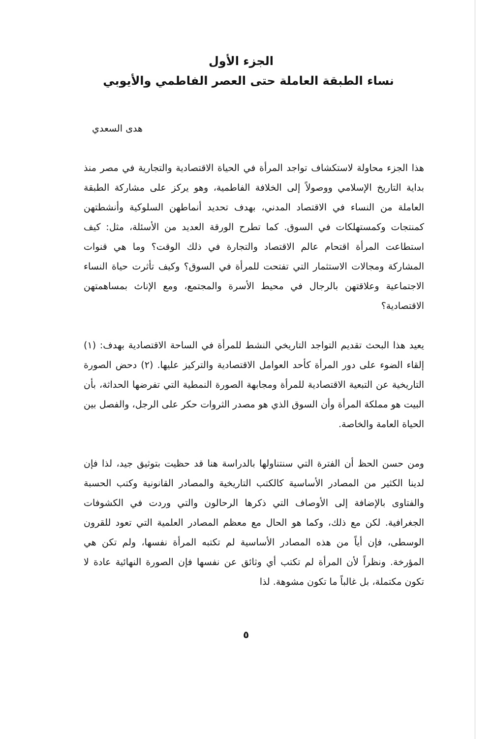الجزء الأول
نساء الطبقة العاملة حتى العصر الفاطمي والأيوبي
هدى السعدي
هذا الجزء محاولة لاستكشاف تواجد المرأة في الحياة الاقتصادية والتجارية في مصر منذ بداية التاريخ الإسلامي ووصولاً إلى الخلافة الفاطمية، وهو يركز على مشاركة الطبقة العاملة من النساء في الاقتصاد المدني، بهدف تحديد أنماطهن السلوكية وأنشطتهن كمنتجات وكمستهلكات في السوق. كما تطرح الورقة العديد من الأسئلة، مثل: كيف استطاعت المرأة اقتحام عالم الاقتصاد والتجارة في ذلك الوقت؟ وما هي قنوات المشاركة ومجالات الاستثمار التي تفتحت للمرأة في السوق؟ وكيف تأثرت حياة النساء الاجتماعية وعلاقتهن بالرجال في محيط الأسرة والمجتمع، ومع الإناث بمساهمتهن الاقتصادية؟
يعيد هذا البحث تقديم التواجد التاريخي النشط للمرأة في الساحة الاقتصادية بهدف: (١) إلقاء الضوء على دور المرأة كأحد العوامل الاقتصادية والتركيز عليها. (٢) دحض الصورة التاريخية عن التبعية الاقتصادية للمرأة ومجابهة الصورة النمطية التي تفرضها الحداثة، بأن البيت هو مملكة المرأة وأن السوق الذي هو مصدر الثروات حكر على الرجل، والفصل بين الحياة العامة والخاصة.
ومن حسن الحظ أن الفترة التي سنتناولها بالدراسة هنا قد حظيت بتوثيق جيد، لذا فإن لدينا الكثير من المصادر الأساسية كالكتب التاريخية والمصادر القانونية وكتب الحسبة والفتاوى بالإضافة إلى الأوصاف التي ذكرها الرحالون والتي وردت في الكشوفات الجغرافية. لكن مع ذلك، وكما هو الحال مع معظم المصادر العلمية التي تعود للقرون الوسطى، فإن أياً من هذه المصادر الأساسية لم تكتبه المرأة نفسها، ولم تكن هي المؤرخة. ونظراً لأن المرأة لم تكتب أي وثائق عن نفسها فإن الصورة النهائية عادة لا تكون مكتملة، بل غالباً ما تكون مشوهة. لذا
٥